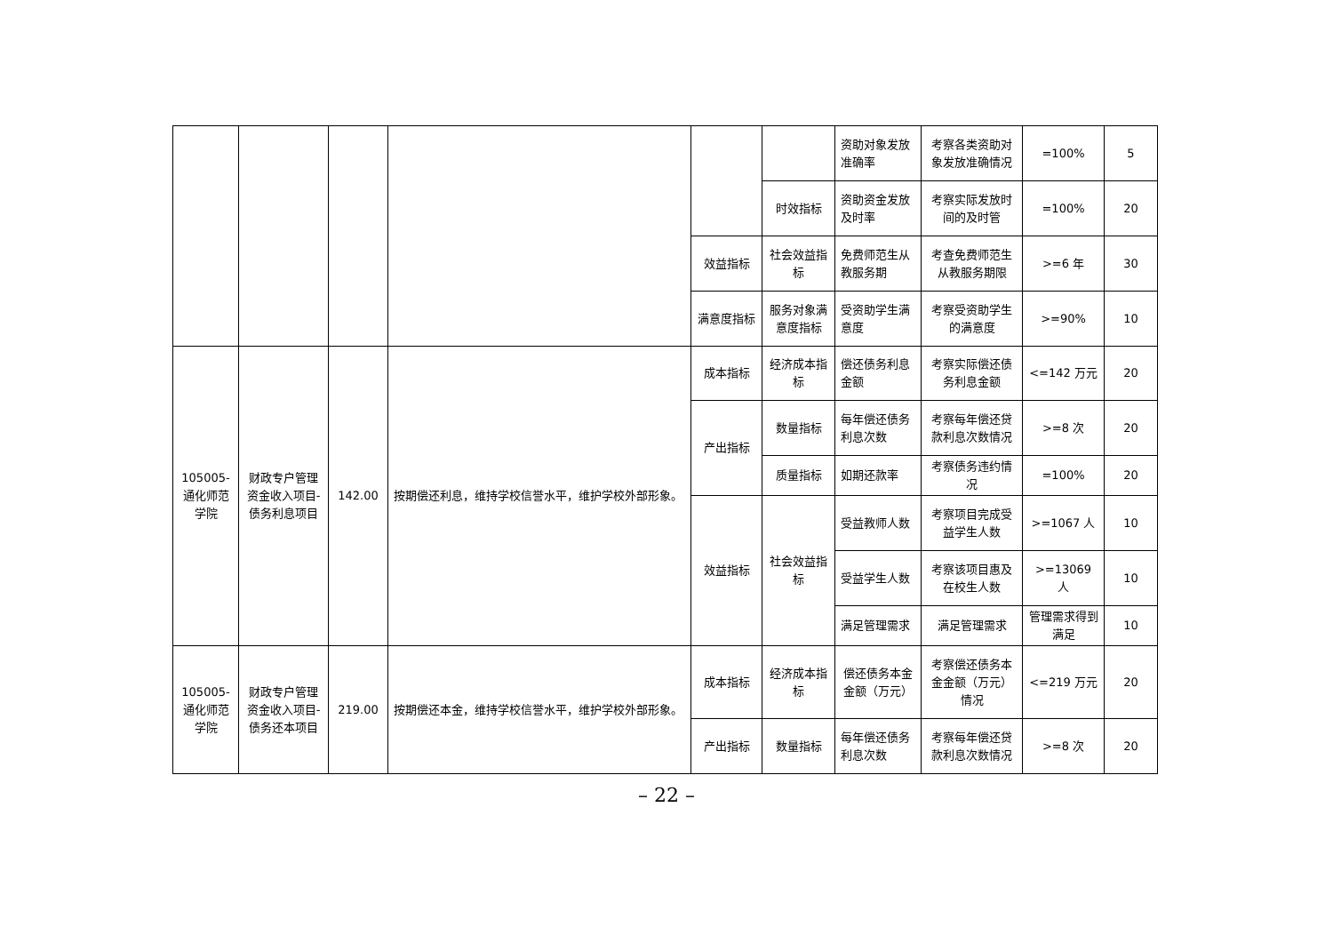| | | | | | | 资助对象发放准确率 | 考察各类资助对象发放准确情况 | =100% | 5 |
| | | | | | 时效指标 | 资助资金发放及时率 | 考察实际发放时间的及时管 | =100% | 20 |
| | | | | 效益指标 | 社会效益指标 | 免费师范生从教服务期 | 考查免费师范生从教服务期限 | >=6 年 | 30 |
| | | | | 满意度指标 | 服务对象满意度指标 | 受资助学生满意度 | 考察受资助学生的满意度 | >=90% | 10 |
| 105005-通化师范学院 | 财政专户管理资金收入项目-债务利息项目 | 142.00 | 按期偿还利息，维持学校信誉水平，维护学校外部形象。 | 成本指标 | 经济成本指标 | 偿还债务利息金额 | 考察实际偿还债务利息金额 | <=142 万元 | 20 |
| | | | | 产出指标 | 数量指标 | 每年偿还债务利息次数 | 考察每年偿还贷款利息次数情况 | >=8 次 | 20 |
| | | | | | 质量指标 | 如期还款率 | 考察债务违约情况 | =100% | 20 |
| | | | | 效益指标 | 社会效益指标 | 受益教师人数 | 考察项目完成受益学生人数 | >=1067 人 | 10 |
| | | | | | | 受益学生人数 | 考察该项目惠及在校生人数 | >=13069 人 | 10 |
| | | | | | | 满足管理需求 | 满足管理需求 | 管理需求得到满足 | 10 |
| 105005-通化师范学院 | 财政专户管理资金收入项目-债务还本项目 | 219.00 | 按期偿还本金，维持学校信誉水平，维护学校外部形象。 | 成本指标 | 经济成本指标 | 偿还债务本金金额（万元） | 考察偿还债务本金金额（万元）情况 | <=219 万元 | 20 |
| | | | | 产出指标 | 数量指标 | 每年偿还债务利息次数 | 考察每年偿还贷款利息次数情况 | >=8 次 | 20 |
– 22 –